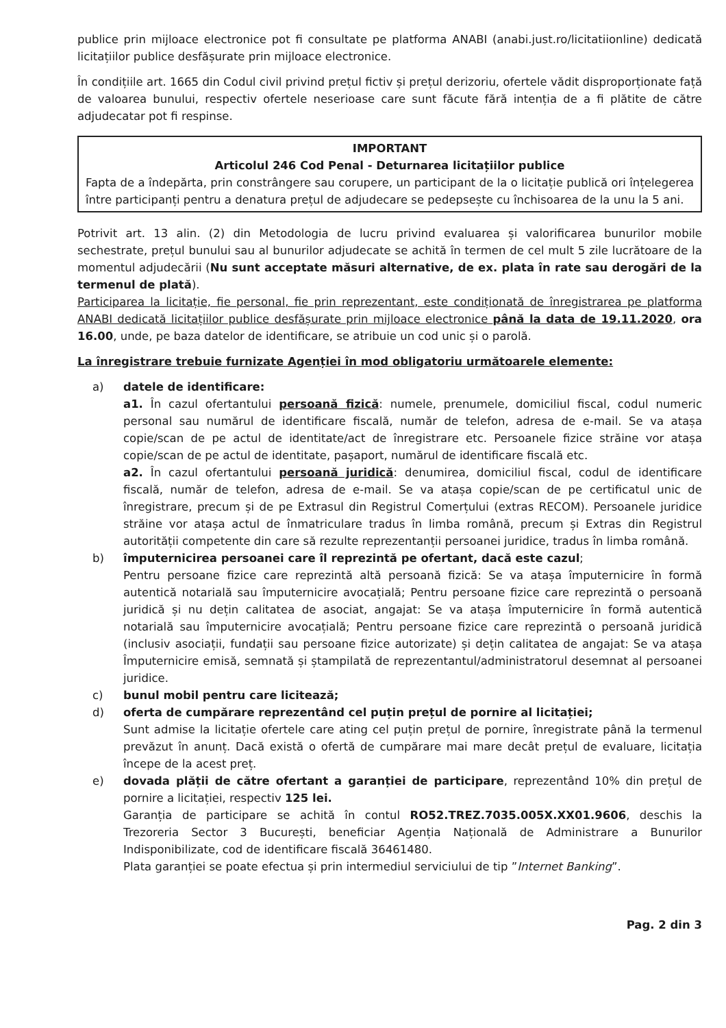publice prin mijloace electronice pot fi consultate pe platforma ANABI (anabi.just.ro/licitatiionline) dedicată licitațiilor publice desfășurate prin mijloace electronice.
În condițiile art. 1665 din Codul civil privind prețul fictiv și prețul derizoriu, ofertele vădit disproporționate față de valoarea bunului, respectiv ofertele neserioase care sunt făcute fără intenția de a fi plătite de către adjudecatar pot fi respinse.
IMPORTANT
Articolul 246 Cod Penal - Deturnarea licitațiilor publice
Fapta de a îndepărta, prin constrângere sau corupere, un participant de la o licitație publică ori înțelegerea între participanți pentru a denatura prețul de adjudecare se pedepsește cu închisoarea de la unu la 5 ani.
Potrivit art. 13 alin. (2) din Metodologia de lucru privind evaluarea și valorificarea bunurilor mobile sechestrate, prețul bunului sau al bunurilor adjudecate se achită în termen de cel mult 5 zile lucrătoare de la momentul adjudecării (Nu sunt acceptate măsuri alternative, de ex. plata în rate sau derogări de la termenul de plată).
Participarea la licitație, fie personal, fie prin reprezentant, este condiționată de înregistrarea pe platforma ANABI dedicată licitațiilor publice desfășurate prin mijloace electronice până la data de 19.11.2020, ora 16.00, unde, pe baza datelor de identificare, se atribuie un cod unic și o parolă.
La înregistrare trebuie furnizate Agenției în mod obligatoriu următoarele elemente:
a) datele de identificare:
a1. În cazul ofertantului persoană fizică: numele, prenumele, domiciliul fiscal, codul numeric personal sau numărul de identificare fiscală, număr de telefon, adresa de e-mail. Se va atașa copie/scan de pe actul de identitate/act de înregistrare etc. Persoanele fizice străine vor atașa copie/scan de pe actul de identitate, pașaport, numărul de identificare fiscală etc.
a2. În cazul ofertantului persoană juridică: denumirea, domiciliul fiscal, codul de identificare fiscală, număr de telefon, adresa de e-mail. Se va atașa copie/scan de pe certificatul unic de înregistrare, precum și de pe Extrasul din Registrul Comerțului (extras RECOM). Persoanele juridice străine vor atașa actul de înmatriculare tradus în limba română, precum și Extras din Registrul autorității competente din care să rezulte reprezentanții persoanei juridice, tradus în limba română.
b) împuternicirea persoanei care îl reprezintă pe ofertant, dacă este cazul;
Pentru persoane fizice care reprezintă altă persoană fizică: Se va atașa împuternicire în formă autentică notarială sau împuternicire avocațială; Pentru persoane fizice care reprezintă o persoană juridică și nu dețin calitatea de asociat, angajat: Se va atașa împuternicire în formă autentică notarială sau împuternicire avocațială; Pentru persoane fizice care reprezintă o persoană juridică (inclusiv asociații, fundații sau persoane fizice autorizate) și dețin calitatea de angajat: Se va atașa Împuternicire emisă, semnată și ștampilată de reprezentantul/administratorul desemnat al persoanei juridice.
c) bunul mobil pentru care licitează;
d) oferta de cumpărare reprezentând cel puțin prețul de pornire al licitației;
Sunt admise la licitație ofertele care ating cel puțin prețul de pornire, înregistrate până la termenul prevăzut în anunț. Dacă există o ofertă de cumpărare mai mare decât prețul de evaluare, licitația începe de la acest preț.
e) dovada plății de către ofertant a garanției de participare, reprezentând 10% din prețul de pornire a licitației, respectiv 125 lei.
Garanția de participare se achită în contul RO52.TREZ.7035.005X.XX01.9606, deschis la Trezoreria Sector 3 București, beneficiar Agenția Națională de Administrare a Bunurilor Indisponibilizate, cod de identificare fiscală 36461480.
Plata garanției se poate efectua și prin intermediul serviciului de tip ”Internet Banking”.
Pag. 2 din 3